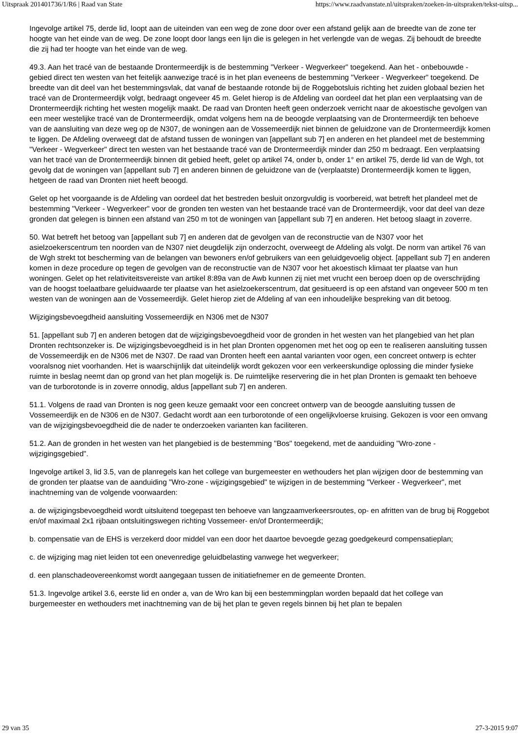Uitspraak 201401736/1/R6 | Raad van State https://www.raadvanstate.nl/uitspraken/zoeken-in-uitspraken/tekst-uitsp...
Ingevolge artikel 75, derde lid, loopt aan de uiteinden van een weg de zone door over een afstand gelijk aan de breedte van de zone ter hoogte van het einde van de weg. De zone loopt door langs een lijn die is gelegen in het verlengde van de wegas. Zij behoudt de breedte die zij had ter hoogte van het einde van de weg.
49.3. Aan het tracé van de bestaande Drontermeerdijk is de bestemming "Verkeer - Wegverkeer" toegekend. Aan het - onbebouwde - gebied direct ten westen van het feitelijk aanwezige tracé is in het plan eveneens de bestemming "Verkeer - Wegverkeer" toegekend. De breedte van dit deel van het bestemmingsvlak, dat vanaf de bestaande rotonde bij de Roggebotsluis richting het zuiden globaal bezien het tracé van de Drontermeerdijk volgt, bedraagt ongeveer 45 m. Gelet hierop is de Afdeling van oordeel dat het plan een verplaatsing van de Drontermeerdijk richting het westen mogelijk maakt. De raad van Dronten heeft geen onderzoek verricht naar de akoestische gevolgen van een meer westelijke tracé van de Drontermeerdijk, omdat volgens hem na de beoogde verplaatsing van de Drontermeerdijk ten behoeve van de aansluiting van deze weg op de N307, de woningen aan de Vossemeerdijk niet binnen de geluidzone van de Drontermeerdijk komen te liggen. De Afdeling overweegt dat de afstand tussen de woningen van [appellant sub 7] en anderen en het plandeel met de bestemming "Verkeer - Wegverkeer" direct ten westen van het bestaande tracé van de Drontermeerdijk minder dan 250 m bedraagt. Een verplaatsing van het tracé van de Drontermeerdijk binnen dit gebied heeft, gelet op artikel 74, onder b, onder 1° en artikel 75, derde lid van de Wgh, tot gevolg dat de woningen van [appellant sub 7] en anderen binnen de geluidzone van de (verplaatste) Drontermeerdijk komen te liggen, hetgeen de raad van Dronten niet heeft beoogd.
Gelet op het voorgaande is de Afdeling van oordeel dat het bestreden besluit onzorgvuldig is voorbereid, wat betreft het plandeel met de bestemming "Verkeer - Wegverkeer" voor de gronden ten westen van het bestaande tracé van de Drontermeerdijk, voor dat deel van deze gronden dat gelegen is binnen een afstand van 250 m tot de woningen van [appellant sub 7] en anderen. Het betoog slaagt in zoverre.
50. Wat betreft het betoog van [appellant sub 7] en anderen dat de gevolgen van de reconstructie van de N307 voor het asielzoekerscentrum ten noorden van de N307 niet deugdelijk zijn onderzocht, overweegt de Afdeling als volgt. De norm van artikel 76 van de Wgh strekt tot bescherming van de belangen van bewoners en/of gebruikers van een geluidgevoelig object. [appellant sub 7] en anderen komen in deze procedure op tegen de gevolgen van de reconstructie van de N307 voor het akoestisch klimaat ter plaatse van hun woningen. Gelet op het relativiteitsvereiste van artikel 8:89a van de Awb kunnen zij niet met vrucht een beroep doen op de overschrijding van de hoogst toelaatbare geluidwaarde ter plaatse van het asielzoekerscentrum, dat gesitueerd is op een afstand van ongeveer 500 m ten westen van de woningen aan de Vossemeerdijk. Gelet hierop ziet de Afdeling af van een inhoudelijke bespreking van dit betoog.
Wijzigingsbevoegdheid aansluiting Vossemeerdijk en N306 met de N307
51. [appellant sub 7] en anderen betogen dat de wijzigingsbevoegdheid voor de gronden in het westen van het plangebied van het plan Dronten rechtsonzeker is. De wijzigingsbevoegdheid is in het plan Dronten opgenomen met het oog op een te realiseren aansluiting tussen de Vossemeerdijk en de N306 met de N307. De raad van Dronten heeft een aantal varianten voor ogen, een concreet ontwerp is echter vooralsnog niet voorhanden. Het is waarschijnlijk dat uiteindelijk wordt gekozen voor een verkeerskundige oplossing die minder fysieke ruimte in beslag neemt dan op grond van het plan mogelijk is. De ruimtelijke reservering die in het plan Dronten is gemaakt ten behoeve van de turborotonde is in zoverre onnodig, aldus [appellant sub 7] en anderen.
51.1. Volgens de raad van Dronten is nog geen keuze gemaakt voor een concreet ontwerp van de beoogde aansluiting tussen de Vossemeerdijk en de N306 en de N307. Gedacht wordt aan een turborotonde of een ongelijkvloerse kruising. Gekozen is voor een omvang van de wijzigingsbevoegdheid die de nader te onderzoeken varianten kan faciliteren.
51.2. Aan de gronden in het westen van het plangebied is de bestemming "Bos" toegekend, met de aanduiding "Wro-zone - wijzigingsgebied".
Ingevolge artikel 3, lid 3.5, van de planregels kan het college van burgemeester en wethouders het plan wijzigen door de bestemming van de gronden ter plaatse van de aanduiding "Wro-zone - wijzigingsgebied" te wijzigen in de bestemming "Verkeer - Wegverkeer", met inachtneming van de volgende voorwaarden:
a. de wijzigingsbevoegdheid wordt uitsluitend toegepast ten behoeve van langzaamverkeersroutes, op- en afritten van de brug bij Roggebot en/of maximaal 2x1 rijbaan ontsluitingswegen richting Vossemeer- en/of Drontermeerdijk;
b. compensatie van de EHS is verzekerd door middel van een door het daartoe bevoegde gezag goedgekeurd compensatieplan;
c. de wijziging mag niet leiden tot een onevenredige geluidbelasting vanwege het wegverkeer;
d. een planschadeovereenkomst wordt aangegaan tussen de initiatiefnemer en de gemeente Dronten.
51.3. Ingevolge artikel 3.6, eerste lid en onder a, van de Wro kan bij een bestemmingplan worden bepaald dat het college van burgemeester en wethouders met inachtneming van de bij het plan te geven regels binnen bij het plan te bepalen
29 van 35 27-3-2015 9:07